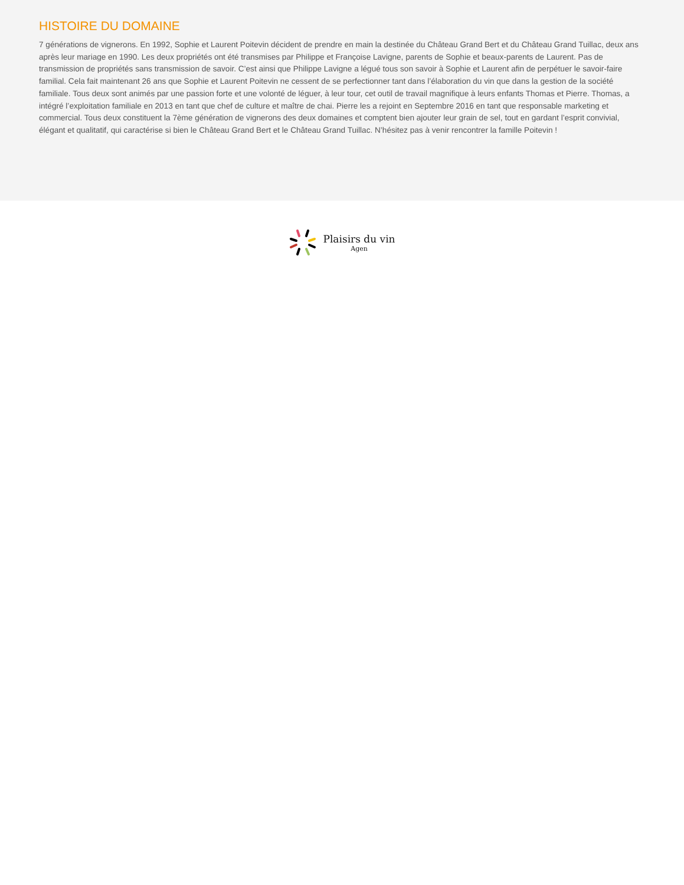HISTOIRE DU DOMAINE
7 générations de vignerons. En 1992, Sophie et Laurent Poitevin décident de prendre en main la destinée du Château Grand Bert et du Château Grand Tuillac, deux ans après leur mariage en 1990. Les deux propriétés ont été transmises par Philippe et Françoise Lavigne, parents de Sophie et beaux-parents de Laurent. Pas de transmission de propriétés sans transmission de savoir. C’est ainsi que Philippe Lavigne a légué tous son savoir à Sophie et Laurent afin de perpétuer le savoir-faire familial. Cela fait maintenant 26 ans que Sophie et Laurent Poitevin ne cessent de se perfectionner tant dans l’élaboration du vin que dans la gestion de la société familiale. Tous deux sont animés par une passion forte et une volonté de léguer, à leur tour, cet outil de travail magnifique à leurs enfants Thomas et Pierre. Thomas, a intégré l’exploitation familiale en 2013 en tant que chef de culture et maître de chai. Pierre les a rejoint en Septembre 2016 en tant que responsable marketing et commercial. Tous deux constituent la 7ème génération de vignerons des deux domaines et comptent bien ajouter leur grain de sel, tout en gardant l’esprit convivial, élégant et qualitatif, qui caractérise si bien le Château Grand Bert et le Château Grand Tuillac. N’hésitez pas à venir rencontrer la famille Poitevin !
Plaisirs du vin
Agen